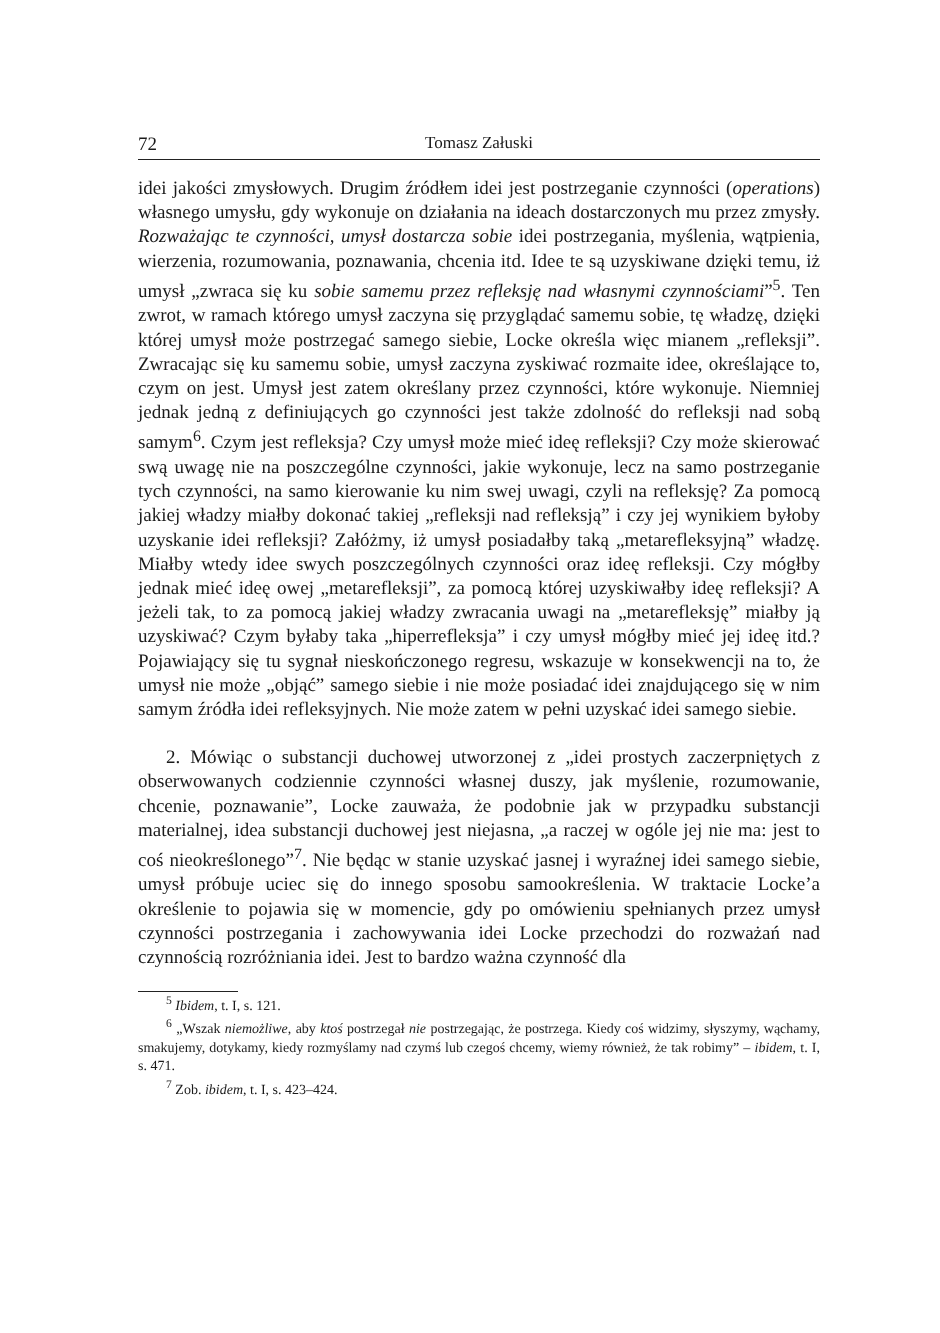72 Tomasz Załuski
idei jakości zmysłowych. Drugim źródłem idei jest postrzeganie czynności (operations) własnego umysłu, gdy wykonuje on działania na ideach dostarczonych mu przez zmysły. Rozważając te czynności, umysł dostarcza sobie idei postrzegania, myślenia, wątpienia, wierzenia, rozumowania, poznawania, chcenia itd. Idee te są uzyskiwane dzięki temu, iż umysł „zwraca się ku sobie samemu przez refleksję nad własnymi czynnościami”<sup>5</sup>. Ten zwrot, w ramach którego umysł zaczyna się przyglądać samemu sobie, tę władzę, dzięki której umysł może postrzegać samego siebie, Locke określa więc mianem „refleksji”. Zwracając się ku samemu sobie, umysł zaczyna zyskiwać rozmaite idee, określające to, czym on jest. Umysł jest zatem określany przez czynności, które wykonuje. Niemniej jednak jedną z definiujących go czynności jest także zdolność do refleksji nad sobą samym<sup>6</sup>. Czym jest refleksja? Czy umysł może mieć ideę refleksji? Czy może skierować swą uwagę nie na poszczególne czynności, jakie wykonuje, lecz na samo postrzeganie tych czynności, na samo kierowanie ku nim swej uwagi, czyli na refleksję? Za pomocą jakiej władzy miałby dokonać takiej „refleksji nad refleksją” i czy jej wynikiem byłoby uzyskanie idei refleksji? Załóżmy, iż umysł posiadałby taką „metarefleksyjną” władzę. Miałby wtedy idee swych poszczególnych czynności oraz ideę refleksji. Czy mógłby jednak mieć ideę owej „metarefleksji”, za pomocą której uzyskiwałby ideę refleksji? A jeżeli tak, to za pomocą jakiej władzy zwracania uwagi na „metarefleksję” miałby ją uzyskiwać? Czym byłaby taka „hiperrefleksja” i czy umysł mógłby mieć jej ideę itd.? Pojawiający się tu sygnał nieskończonego regresu, wskazuje w konsekwencji na to, że umysł nie może „objąć” samego siebie i nie może posiadać idei znajdującego się w nim samym źródła idei refleksyjnych. Nie może zatem w pełni uzyskać idei samego siebie.
2. Mówiąc o substancji duchowej utworzonej z „idei prostych zaczerpniętych z obserwowanych codziennie czynności własnej duszy, jak myślenie, rozumowanie, chcenie, poznawanie”, Locke zauważa, że podobnie jak w przypadku substancji materialnej, idea substancji duchowej jest niejasna, „a raczej w ogóle jej nie ma: jest to coś nieokreślonego”<sup>7</sup>. Nie będąc w stanie uzyskać jasnej i wyraźnej idei samego siebie, umysł próbuje uciec się do innego sposobu samookreślenia. W traktacie Locke’a określenie to pojawia się w momencie, gdy po omówieniu spełnianych przez umysł czynności postrzegania i zachowywania idei Locke przechodzi do rozważań nad czynnością rozróżniania idei. Jest to bardzo ważna czynność dla
<sup>5</sup> Ibidem, t. I, s. 121.
<sup>6</sup> „Wszak niemożliwe, aby ktoś postrzegał nie postrzegając, że postrzega. Kiedy coś widzimy, słyszymy, wąchamy, smakujemy, dotykamy, kiedy rozmyślamy nad czymś lub czegoś chcemy, wiemy również, że tak robimy” – ibidem, t. I, s. 471.
<sup>7</sup> Zob. ibidem, t. I, s. 423–424.